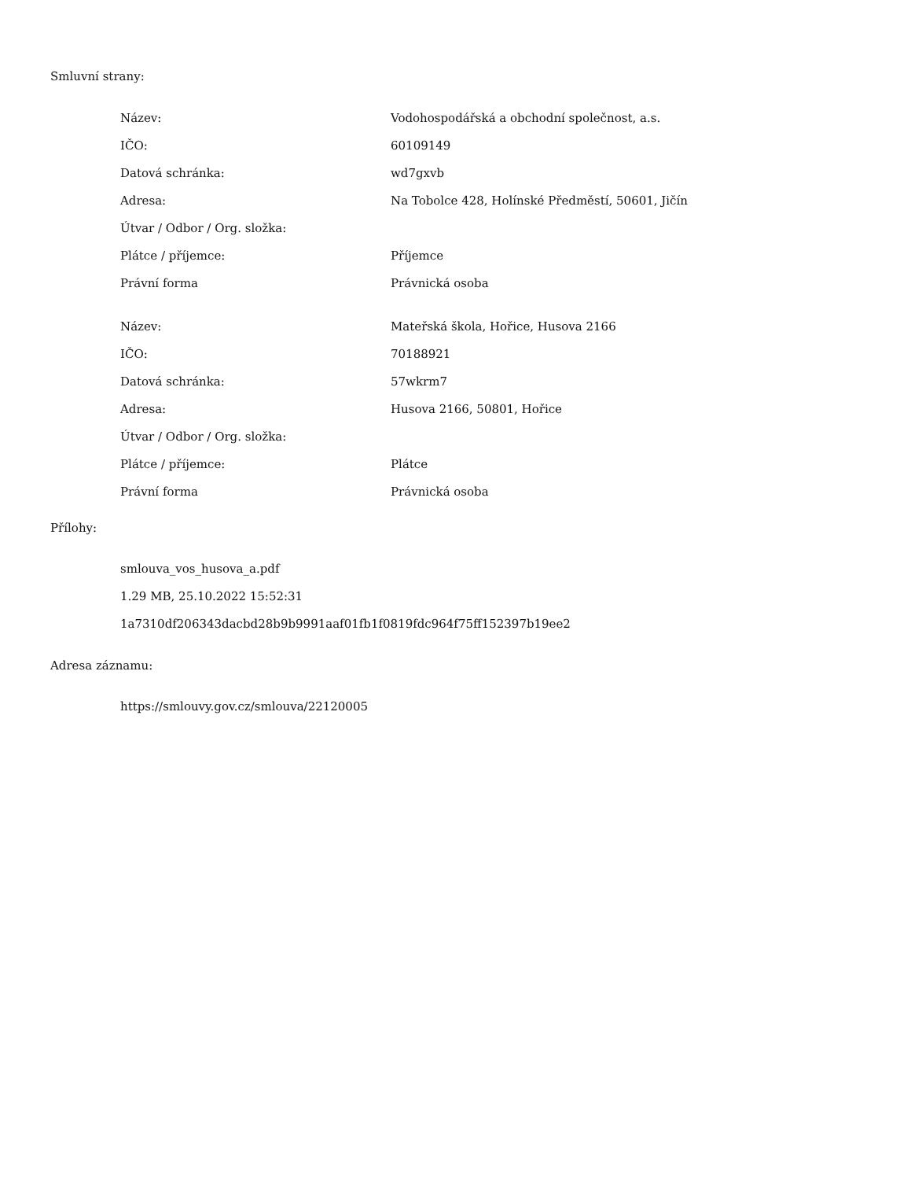Smluvní strany:
| Název: | Vodohospodářská a obchodní společnost, a.s. |
| IČO: | 60109149 |
| Datová schránka: | wd7gxvb |
| Adresa: | Na Tobolce 428, Holínské Předměstí, 50601, Jičín |
| Útvar / Odbor / Org. složka: | |
| Plátce / příjemce: | Příjemce |
| Právní forma | Právnická osoba |
| Název: | Mateřská škola, Hořice, Husova 2166 |
| IČO: | 70188921 |
| Datová schránka: | 57wkrm7 |
| Adresa: | Husova 2166, 50801, Hořice |
| Útvar / Odbor / Org. složka: | |
| Plátce / příjemce: | Plátce |
| Právní forma | Právnická osoba |
Přílohy:
smlouva_vos_husova_a.pdf
1.29 MB, 25.10.2022 15:52:31
1a7310df206343dacbd28b9b9991aaf01fb1f0819fdc964f75ff152397b19ee2
Adresa záznamu:
https://smlouvy.gov.cz/smlouva/22120005